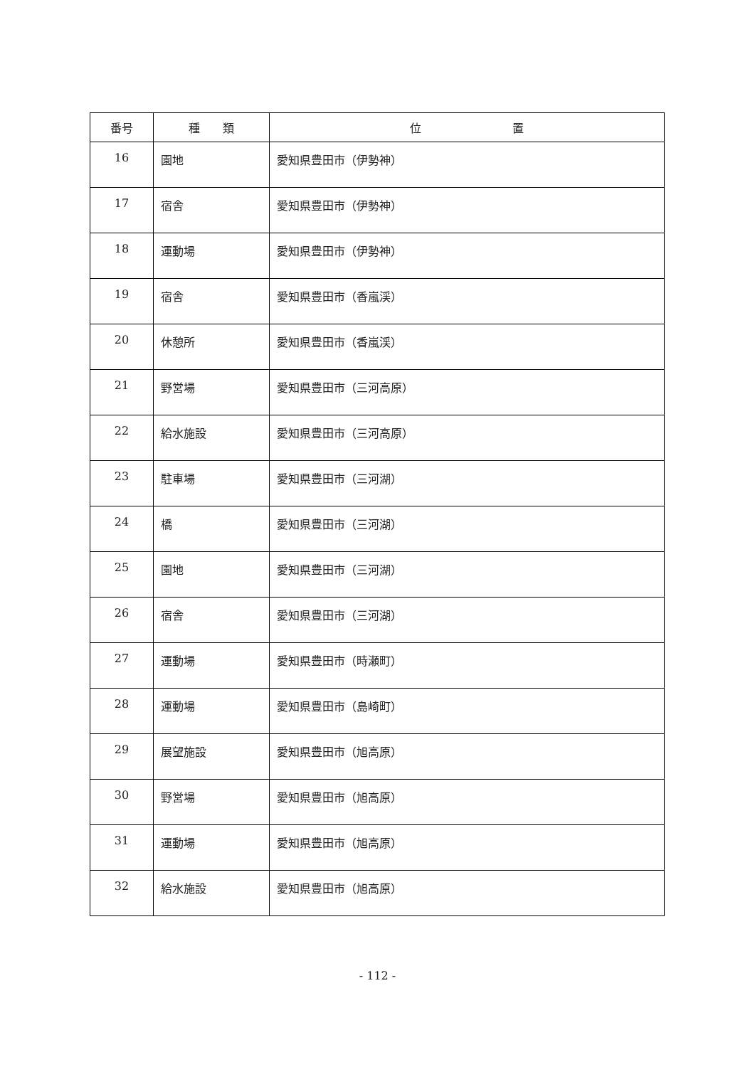| 番号 | 種 類 | 位 置 |
| --- | --- | --- |
| 16 | 園地 | 愛知県豊田市（伊勢神） |
| 17 | 宿舎 | 愛知県豊田市（伊勢神） |
| 18 | 運動場 | 愛知県豊田市（伊勢神） |
| 19 | 宿舎 | 愛知県豊田市（香嵐渓） |
| 20 | 休憩所 | 愛知県豊田市（香嵐渓） |
| 21 | 野営場 | 愛知県豊田市（三河高原） |
| 22 | 給水施設 | 愛知県豊田市（三河高原） |
| 23 | 駐車場 | 愛知県豊田市（三河湖） |
| 24 | 橋 | 愛知県豊田市（三河湖） |
| 25 | 園地 | 愛知県豊田市（三河湖） |
| 26 | 宿舎 | 愛知県豊田市（三河湖） |
| 27 | 運動場 | 愛知県豊田市（時瀬町） |
| 28 | 運動場 | 愛知県豊田市（島崎町） |
| 29 | 展望施設 | 愛知県豊田市（旭高原） |
| 30 | 野営場 | 愛知県豊田市（旭高原） |
| 31 | 運動場 | 愛知県豊田市（旭高原） |
| 32 | 給水施設 | 愛知県豊田市（旭高原） |
- 112 -